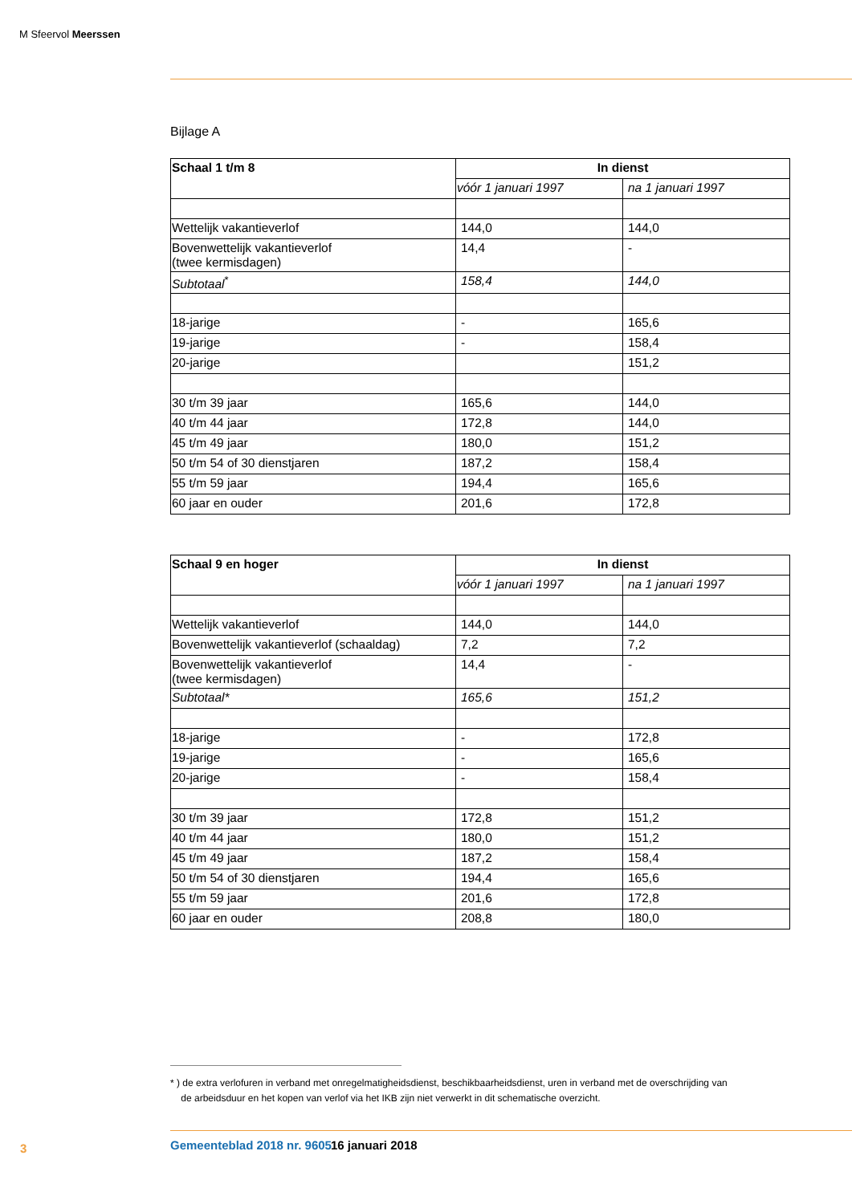M Sfeervol Meerssen
Bijlage A
| Schaal 1 t/m 8 | In dienst | |
| --- | --- | --- |
| | vóór 1 januari 1997 | na 1 januari 1997 |
| Wettelijk vakantieverlof | 144,0 | 144,0 |
| Bovenwettelijk vakantieverlof (twee kermisdagen) | 14,4 | - |
| Subtotaal<sup>*</sup> | 158,4 | 144,0 |
| 18-jarige | - | 165,6 |
| 19-jarige | - | 158,4 |
| 20-jarige | | 151,2 |
| 30 t/m 39 jaar | 165,6 | 144,0 |
| 40 t/m 44 jaar | 172,8 | 144,0 |
| 45 t/m 49 jaar | 180,0 | 151,2 |
| 50 t/m 54 of 30 dienstjaren | 187,2 | 158,4 |
| 55 t/m 59 jaar | 194,4 | 165,6 |
| 60 jaar en ouder | 201,6 | 172,8 |
| Schaal 9 en hoger | In dienst | |
| --- | --- | --- |
| | vóór 1 januari 1997 | na 1 januari 1997 |
| Wettelijk vakantieverlof | 144,0 | 144,0 |
| Bovenwettelijk vakantieverlof (schaaldag) | 7,2 | 7,2 |
| Bovenwettelijk vakantieverlof (twee kermisdagen) | 14,4 | - |
| Subtotaal* | 165,6 | 151,2 |
| 18-jarige | - | 172,8 |
| 19-jarige | - | 165,6 |
| 20-jarige | - | 158,4 |
| 30 t/m 39 jaar | 172,8 | 151,2 |
| 40 t/m 44 jaar | 180,0 | 151,2 |
| 45 t/m 49 jaar | 187,2 | 158,4 |
| 50 t/m 54 of 30 dienstjaren | 194,4 | 165,6 |
| 55 t/m 59 jaar | 201,6 | 172,8 |
| 60 jaar en ouder | 208,8 | 180,0 |
* ) de extra verlofuren in verband met onregelmatigheidsdienst, beschikbaarheidsdienst, uren in verband met de overschrijding van
de arbeidsduur en het kopen van verlof via het IKB zijn niet verwerkt in dit schematische overzicht.
3 Gemeenteblad 2018 nr. 9605 16 januari 2018